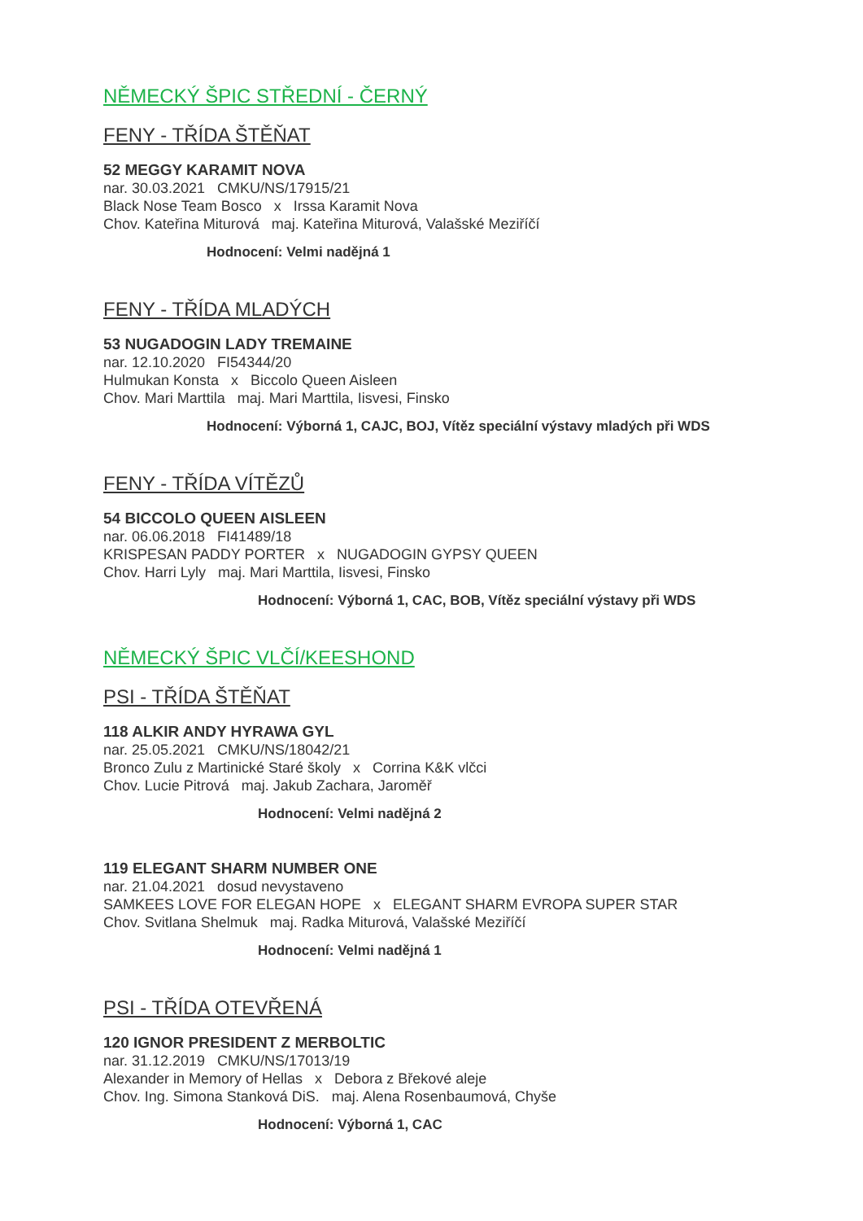NĚMECKÝ ŠPIC STŘEDNÍ - ČERNÝ
FENY - TŘÍDA ŠTĚŇAT
52 MEGGY KARAMIT NOVA
nar. 30.03.2021 CMKU/NS/17915/21
Black Nose Team Bosco x Irssa Karamit Nova
Chov. Kateřina Miturová maj. Kateřina Miturová, Valašské Meziříčí
Hodnocení: Velmi nadějná 1
FENY - TŘÍDA MLADÝCH
53 NUGADOGIN LADY TREMAINE
nar. 12.10.2020 FI54344/20
Hulmukan Konsta x Biccolo Queen Aisleen
Chov. Mari Marttila maj. Mari Marttila, Iisvesi, Finsko
Hodnocení: Výborná 1, CAJC, BOJ, Vítěz speciální výstavy mladých při WDS
FENY - TŘÍDA VÍTĚZŮ
54 BICCOLO QUEEN AISLEEN
nar. 06.06.2018 FI41489/18
KRISPESAN PADDY PORTER x NUGADOGIN GYPSY QUEEN
Chov. Harri Lyly maj. Mari Marttila, Iisvesi, Finsko
Hodnocení: Výborná 1, CAC, BOB, Vítěz speciální výstavy při WDS
NĚMECKÝ ŠPIC VLČÍ/KEESHOND
PSI - TŘÍDA ŠTĚŇAT
118 ALKIR ANDY HYRAWA GYL
nar. 25.05.2021 CMKU/NS/18042/21
Bronco Zulu z Martinické Staré školy x Corrina K&K vlčci
Chov. Lucie Pitrová maj. Jakub Zachara, Jaroměř
Hodnocení: Velmi nadějná 2
119 ELEGANT SHARM NUMBER ONE
nar. 21.04.2021 dosud nevystaveno
SAMKEES LOVE FOR ELEGAN HOPE x ELEGANT SHARM EVROPA SUPER STAR
Chov. Svitlana Shelmuk maj. Radka Miturová, Valašské Meziříčí
Hodnocení: Velmi nadějná 1
PSI - TŘÍDA OTEVŘENÁ
120 IGNOR PRESIDENT Z MERBOLTIC
nar. 31.12.2019 CMKU/NS/17013/19
Alexander in Memory of Hellas x Debora z Břekové aleje
Chov. Ing. Simona Stanková DiS. maj. Alena Rosenbaumová, Chyše
Hodnocení: Výborná 1, CAC